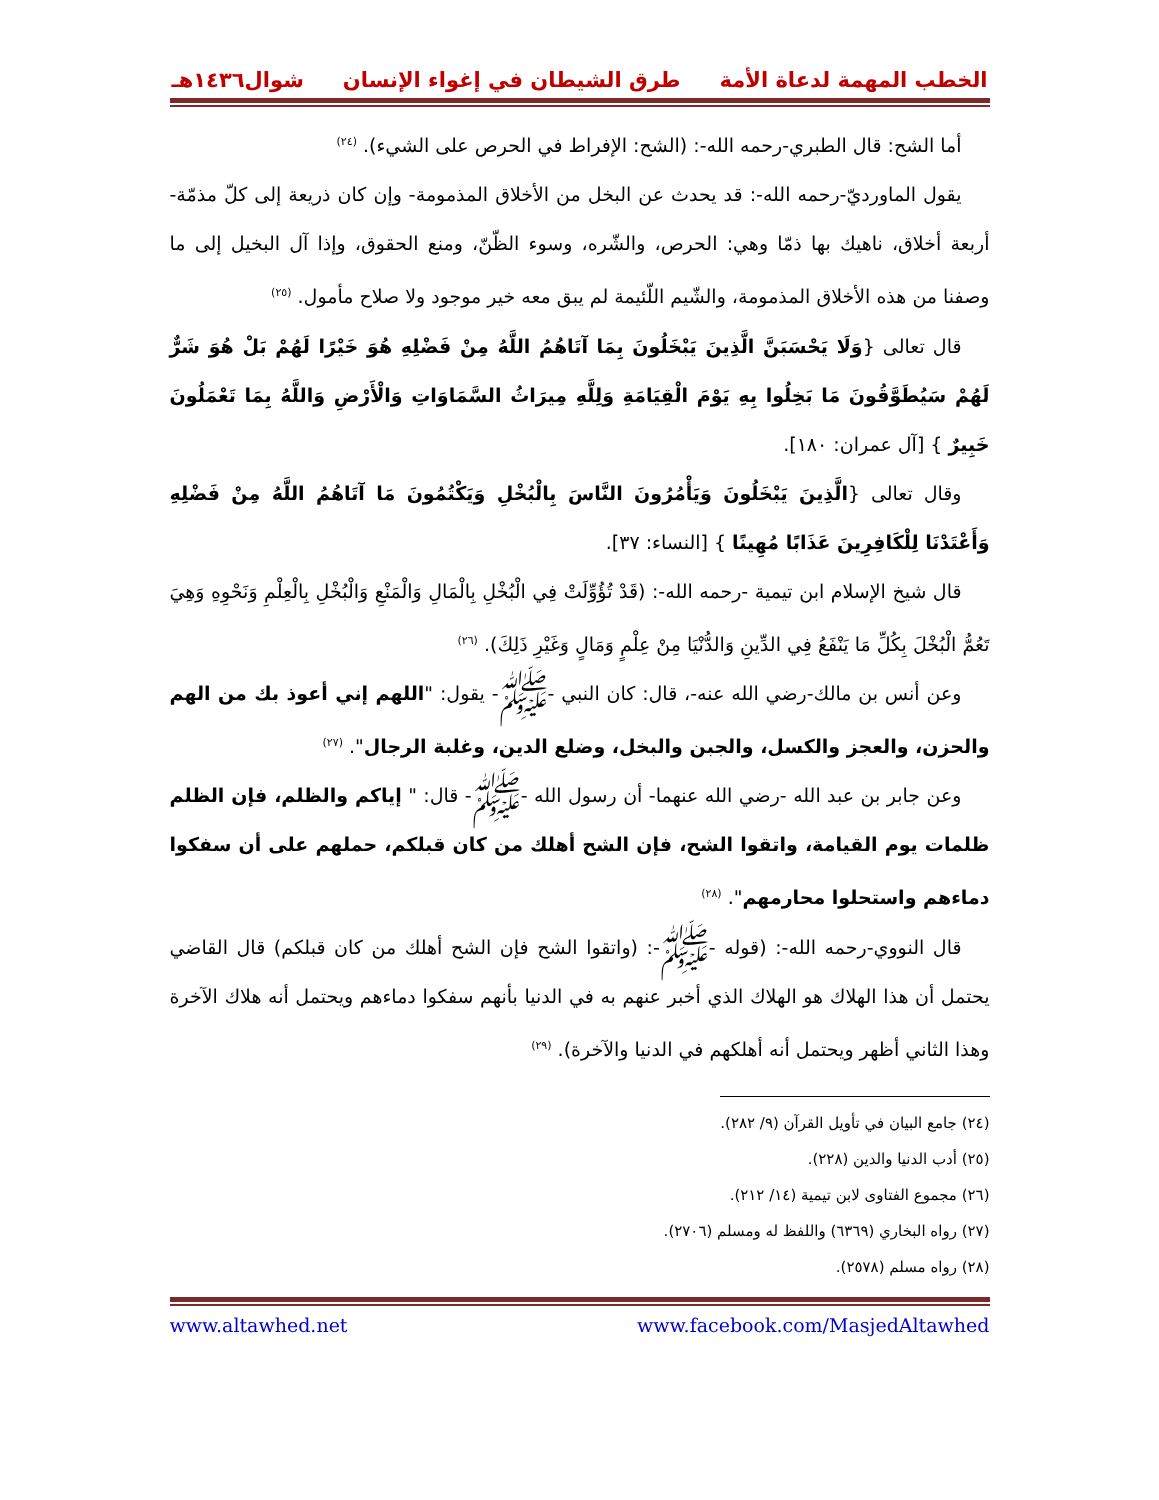الخطب المهمة لدعاة الأمة طرق الشيطان في إغواء الإنسان شوال١٤٣٦هـ
أما الشح: قال الطبري-رحمه الله-: (الشح: الإفراط في الحرص على الشيء). <sup>(٢٤)</sup>
يقول الماورديّ-رحمه الله-: قد يحدث عن البخل من الأخلاق المذمومة- وإن كان ذريعة إلى كلّ مذمّة- أربعة أخلاق، ناهيك بها ذمّا وهي: الحرص، والشّره، وسوء الظّنّ، ومنع الحقوق، وإذا آل البخيل إلى ما وصفنا من هذه الأخلاق المذمومة، والشّيم اللّئيمة لم يبق معه خير موجود ولا صلاح مأمول. <sup>(٢٥)</sup>
قال تعالى {وَلَا يَحْسَبَنَّ الَّذِينَ يَبْخَلُونَ بِمَا آتَاهُمُ اللَّهُ مِنْ فَضْلِهِ هُوَ خَيْرًا لَهُمْ بَلْ هُوَ شَرٌّ لَهُمْ سَيُطَوَّقُونَ مَا بَخِلُوا بِهِ يَوْمَ الْقِيَامَةِ وَلِلَّهِ مِيرَاثُ السَّمَاوَاتِ وَالْأَرْضِ وَاللَّهُ بِمَا تَعْمَلُونَ خَبِيرٌ } [آل عمران: ١٨٠].
وقال تعالى {الَّذِينَ يَبْخَلُونَ وَيَأْمُرُونَ النَّاسَ بِالْبُخْلِ وَيَكْتُمُونَ مَا آتَاهُمُ اللَّهُ مِنْ فَضْلِهِ وَأَعْتَدْنَا لِلْكَافِرِينَ عَذَابًا مُهِينًا } [النساء: ٣٧].
قال شيخ الإسلام ابن تيمية -رحمه الله-: (قَدْ تُؤُوِّلَتْ فِي الْبُخْلِ بِالْمَالِ وَالْمَنْعِ وَالْبُخْلِ بِالْعِلْمِ وَنَحْوِهِ وَهِيَ تَعُمُّ الْبُخْلَ بِكُلِّ مَا يَنْفَعُ فِي الدِّينِ وَالدُّنْيَا مِنْ عِلْمٍ وَمَالٍ وَغَيْرِ ذَلِكَ). <sup>(٢٦)</sup>
وعن أنس بن مالك-رضي الله عنه-، قال: كان النبي -ﷺ- يقول: "اللهم إني أعوذ بك من الهم والحزن، والعجز والكسل، والجبن والبخل، وضلع الدين، وغلبة الرجال". <sup>(٢٧)</sup>
وعن جابر بن عبد الله -رضي الله عنهما- أن رسول الله -ﷺ- قال: " إياكم والظلم، فإن الظلم ظلمات يوم القيامة، واتقوا الشح، فإن الشح أهلك من كان قبلكم، حملهم على أن سفكوا دماءهم واستحلوا محارمهم". <sup>(٢٨)</sup>
قال النووي-رحمه الله-: (قوله -ﷺ-: (واتقوا الشح فإن الشح أهلك من كان قبلكم) قال القاضي يحتمل أن هذا الهلاك هو الهلاك الذي أخبر عنهم به في الدنيا بأنهم سفكوا دماءهم ويحتمل أنه هلاك الآخرة وهذا الثاني أظهر ويحتمل أنه أهلكهم في الدنيا والآخرة). <sup>(٢٩)</sup>
(٢٤) جامع البيان في تأويل القرآن (٩/ ٢٨٢).
(٢٥) أدب الدنيا والدين (٢٢٨).
(٢٦) مجموع الفتاوى لابن تيمية (١٤/ ٢١٢).
(٢٧) رواه البخاري (٦٣٦٩) واللفظ له ومسلم (٢٧٠٦).
(٢٨) رواه مسلم (٢٥٧٨).
www.altawhed.net www.facebook.com/MasjedAltawhed